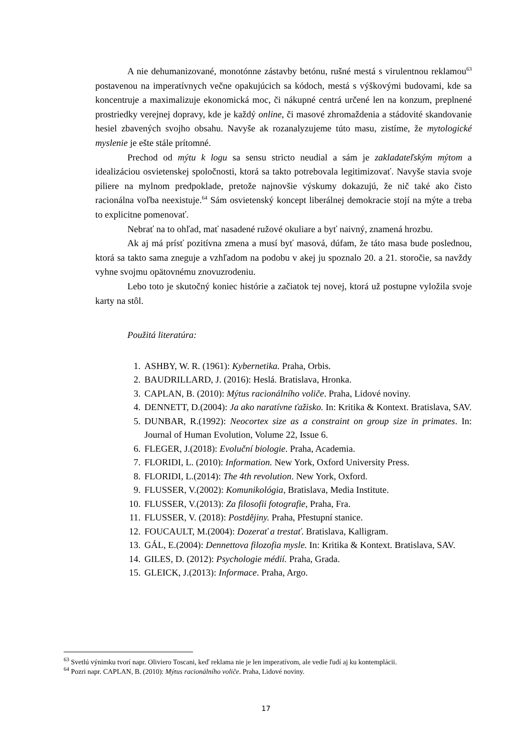A nie dehumanizované, monotónne zástavby betónu, rušné mestá s virulentnou reklamou<sup>63</sup> postavenou na imperatívnych večne opakujúcich sa kódoch, mestá s výškovými budovami, kde sa koncentruje a maximalizuje ekonomická moc, či nákupné centrá určené len na konzum, preplnené prostriedky verejnej dopravy, kde je každý online, či masové zhromaždenia a stádovité skandovanie hesiel zbavených svojho obsahu. Navyše ak rozanalyzujeme túto masu, zistíme, že mytologické myslenie je ešte stále prítomné.
Prechod od mýtu k logu sa sensu stricto neudial a sám je zakladateľským mýtom a idealizáciou osvietenskej spoločnosti, ktorá sa takto potrebovala legitimizovať. Navyše stavia svoje piliere na mylnom predpoklade, pretože najnovšie výskumy dokazujú, že nič také ako čisto racionálna voľba neexistuje.<sup>64</sup> Sám osvietenský koncept liberálnej demokracie stojí na mýte a treba to explicitne pomenovať.
Nebrať na to ohľad, mať nasadené ružové okuliare a byť naivný, znamená hrozbu.
Ak aj má prísť pozitívna zmena a musí byť masová, dúfam, že táto masa bude poslednou, ktorá sa takto sama zneguje a vzhľadom na podobu v akej ju spoznalo 20. a 21. storočie, sa navždy vyhne svojmu opätovnému znovuzrodeniu.
Lebo toto je skutočný koniec histórie a začiatok tej novej, ktorá už postupne vyložila svoje karty na stôl.
Použitá literatúra:
1. ASHBY, W. R. (1961): Kybernetika. Praha, Orbis.
2. BAUDRILLARD, J. (2016): Heslá. Bratislava, Hronka.
3. CAPLAN, B. (2010): Mýtus racionálního voliče. Praha, Lidové noviny.
4. DENNETT, D.(2004): Ja ako naratívne ťažisko. In: Kritika & Kontext. Bratislava, SAV.
5. DUNBAR, R.(1992): Neocortex size as a constraint on group size in primates. In: Journal of Human Evolution, Volume 22, Issue 6.
6. FLEGER, J.(2018): Evoluční biologie. Praha, Academia.
7. FLORIDI, L. (2010): Information. New York, Oxford University Press.
8. FLORIDI, L.(2014): The 4th revolution. New York, Oxford.
9. FLUSSER, V.(2002): Komunikológia, Bratislava, Media Institute.
10. FLUSSER, V.(2013): Za filosofii fotografie, Praha, Fra.
11. FLUSSER, V. (2018): Postdějiny. Praha, Přestupní stanice.
12. FOUCAULT, M.(2004): Dozerať a trestať. Bratislava, Kalligram.
13. GÁL, E.(2004): Dennettova filozofia mysle. In: Kritika & Kontext. Bratislava, SAV.
14. GILES, D. (2012): Psychologie médií. Praha, Grada.
15. GLEICK, J.(2013): Informace. Praha, Argo.
<sup>63</sup> Svetlú výnimku tvorí napr. Oliviero Toscani, keď reklama nie je len imperatívom, ale vedie ľudí aj ku kontemplácii.
<sup>64</sup> Pozri napr. CAPLAN, B. (2010): Mýtus racionálního voliče. Praha, Lidové noviny.
17